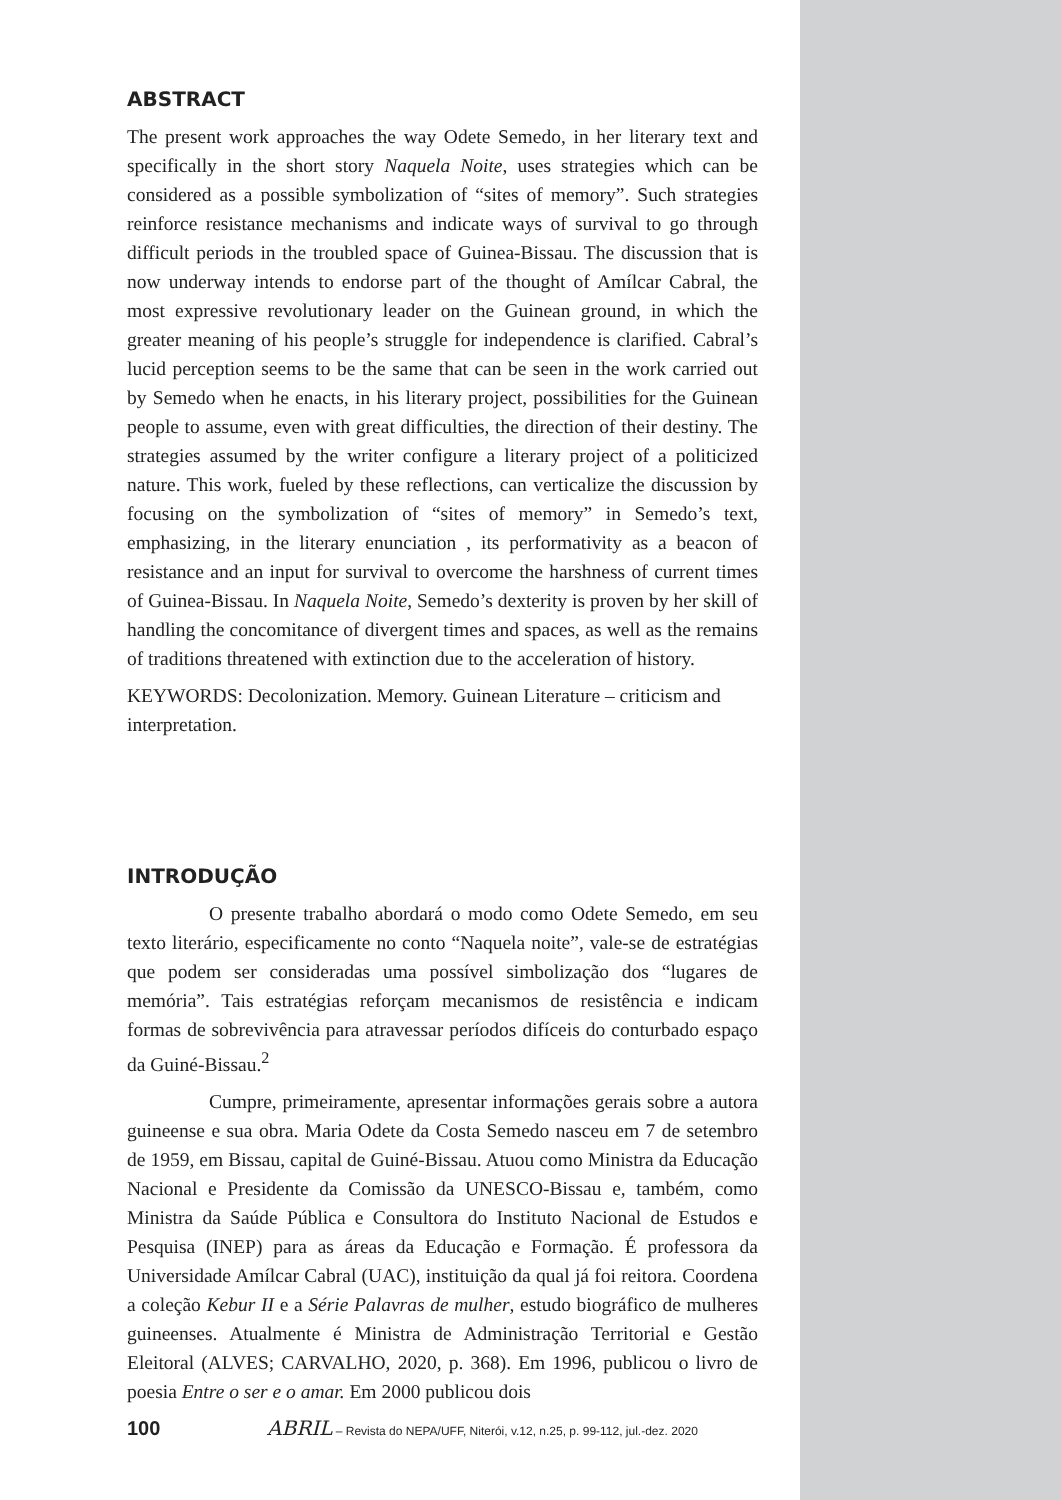ABSTRACT
The present work approaches the way Odete Semedo, in her literary text and specifically in the short story Naquela Noite, uses strategies which can be considered as a possible symbolization of “sites of memory”. Such strategies reinforce resistance mechanisms and indicate ways of survival to go through difficult periods in the troubled space of Guinea-Bissau. The discussion that is now underway intends to endorse part of the thought of Amílcar Cabral, the most expressive revolutionary leader on the Guinean ground, in which the greater meaning of his people’s struggle for independence is clarified. Cabral’s lucid perception seems to be the same that can be seen in the work carried out by Semedo when he enacts, in his literary project, possibilities for the Guinean people to assume, even with great difficulties, the direction of their destiny. The strategies assumed by the writer configure a literary project of a politicized nature. This work, fueled by these reflections, can verticalize the discussion by focusing on the symbolization of “sites of memory” in Semedo’s text, emphasizing, in the literary enunciation , its performativity as a beacon of resistance and an input for survival to overcome the harshness of current times of Guinea-Bissau. In Naquela Noite, Semedo’s dexterity is proven by her skill of handling the concomitance of divergent times and spaces, as well as the remains of traditions threatened with extinction due to the acceleration of history.
KEYWORDS: Decolonization. Memory. Guinean Literature – criticism and interpretation.
INTRODUÇÃO
O presente trabalho abordará o modo como Odete Semedo, em seu texto literário, especificamente no conto “Naquela noite”, vale-se de estratégias que podem ser consideradas uma possível simbolização dos “lugares de memória”. Tais estratégias reforçam mecanismos de resistência e indicam formas de sobrevivência para atravessar períodos difíceis do conturbado espaço da Guiné-Bissau.<sup>2</sup>
Cumpre, primeiramente, apresentar informações gerais sobre a autora guineense e sua obra. Maria Odete da Costa Semedo nasceu em 7 de setembro de 1959, em Bissau, capital de Guiné-Bissau. Atuou como Ministra da Educação Nacional e Presidente da Comissão da UNESCO-Bissau e, também, como Ministra da Saúde Pública e Consultora do Instituto Nacional de Estudos e Pesquisa (INEP) para as áreas da Educação e Formação. É professora da Universidade Amílcar Cabral (UAC), instituição da qual já foi reitora. Coordena a coleção Kebur II e a Série Palavras de mulher, estudo biográfico de mulheres guineenses. Atualmente é Ministra de Administração Territorial e Gestão Eleitoral (ALVES; CARVALHO, 2020, p. 368). Em 1996, publicou o livro de poesia Entre o ser e o amar. Em 2000 publicou dois
100 ABRIL – Revista do NEPA/UFF, Niterói, v.12, n.25, p. 99-112, jul.-dez. 2020